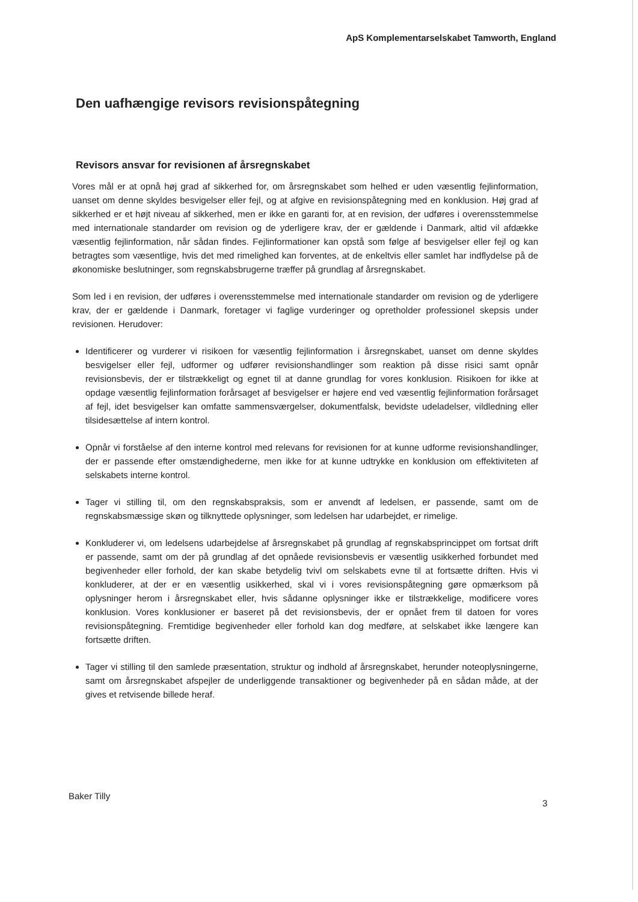ApS Komplementarselskabet Tamworth, England
Den uafhængige revisors revisionspåtegning
Revisors ansvar for revisionen af årsregnskabet
Vores mål er at opnå høj grad af sikkerhed for, om årsregnskabet som helhed er uden væsentlig fejlinformation, uanset om denne skyldes besvigelser eller fejl, og at afgive en revisionspåtegning med en konklusion. Høj grad af sikkerhed er et højt niveau af sikkerhed, men er ikke en garanti for, at en revision, der udføres i overensstemmelse med internationale standarder om revision og de yderligere krav, der er gældende i Danmark, altid vil afdække væsentlig fejlinformation, når sådan findes. Fejlinformationer kan opstå som følge af besvigelser eller fejl og kan betragtes som væsentlige, hvis det med rimelighed kan forventes, at de enkeltvis eller samlet har indflydelse på de økonomiske beslutninger, som regnskabsbrugerne træffer på grundlag af årsregnskabet.
Som led i en revision, der udføres i overensstemmelse med internationale standarder om revision og de yderligere krav, der er gældende i Danmark, foretager vi faglige vurderinger og opretholder professionel skepsis under revisionen. Herudover:
Identificerer og vurderer vi risikoen for væsentlig fejlinformation i årsregnskabet, uanset om denne skyldes besvigelser eller fejl, udformer og udfører revisionshandlinger som reaktion på disse risici samt opnår revisionsbevis, der er tilstrækkeligt og egnet til at danne grundlag for vores konklusion. Risikoen for ikke at opdage væsentlig fejlinformation forårsaget af besvigelser er højere end ved væsentlig fejlinformation forårsaget af fejl, idet besvigelser kan omfatte sammensværgelser, dokumentfalsk, bevidste udeladelser, vildledning eller tilsidesættelse af intern kontrol.
Opnår vi forståelse af den interne kontrol med relevans for revisionen for at kunne udforme revisionshandlinger, der er passende efter omstændighederne, men ikke for at kunne udtrykke en konklusion om effektiviteten af selskabets interne kontrol.
Tager vi stilling til, om den regnskabspraksis, som er anvendt af ledelsen, er passende, samt om de regnskabsmæssige skøn og tilknyttede oplysninger, som ledelsen har udarbejdet, er rimelige.
Konkluderer vi, om ledelsens udarbejdelse af årsregnskabet på grundlag af regnskabsprincippet om fortsat drift er passende, samt om der på grundlag af det opnåede revisionsbevis er væsentlig usikkerhed forbundet med begivenheder eller forhold, der kan skabe betydelig tvivl om selskabets evne til at fortsætte driften. Hvis vi konkluderer, at der er en væsentlig usikkerhed, skal vi i vores revisionspåtegning gøre opmærksom på oplysninger herom i årsregnskabet eller, hvis sådanne oplysninger ikke er tilstrækkelige, modificere vores konklusion. Vores konklusioner er baseret på det revisionsbevis, der er opnået frem til datoen for vores revisionspåtegning. Fremtidige begivenheder eller forhold kan dog medføre, at selskabet ikke længere kan fortsætte driften.
Tager vi stilling til den samlede præsentation, struktur og indhold af årsregnskabet, herunder noteoplysningerne, samt om årsregnskabet afspejler de underliggende transaktioner og begivenheder på en sådan måde, at der gives et retvisende billede heraf.
Baker Tilly
3